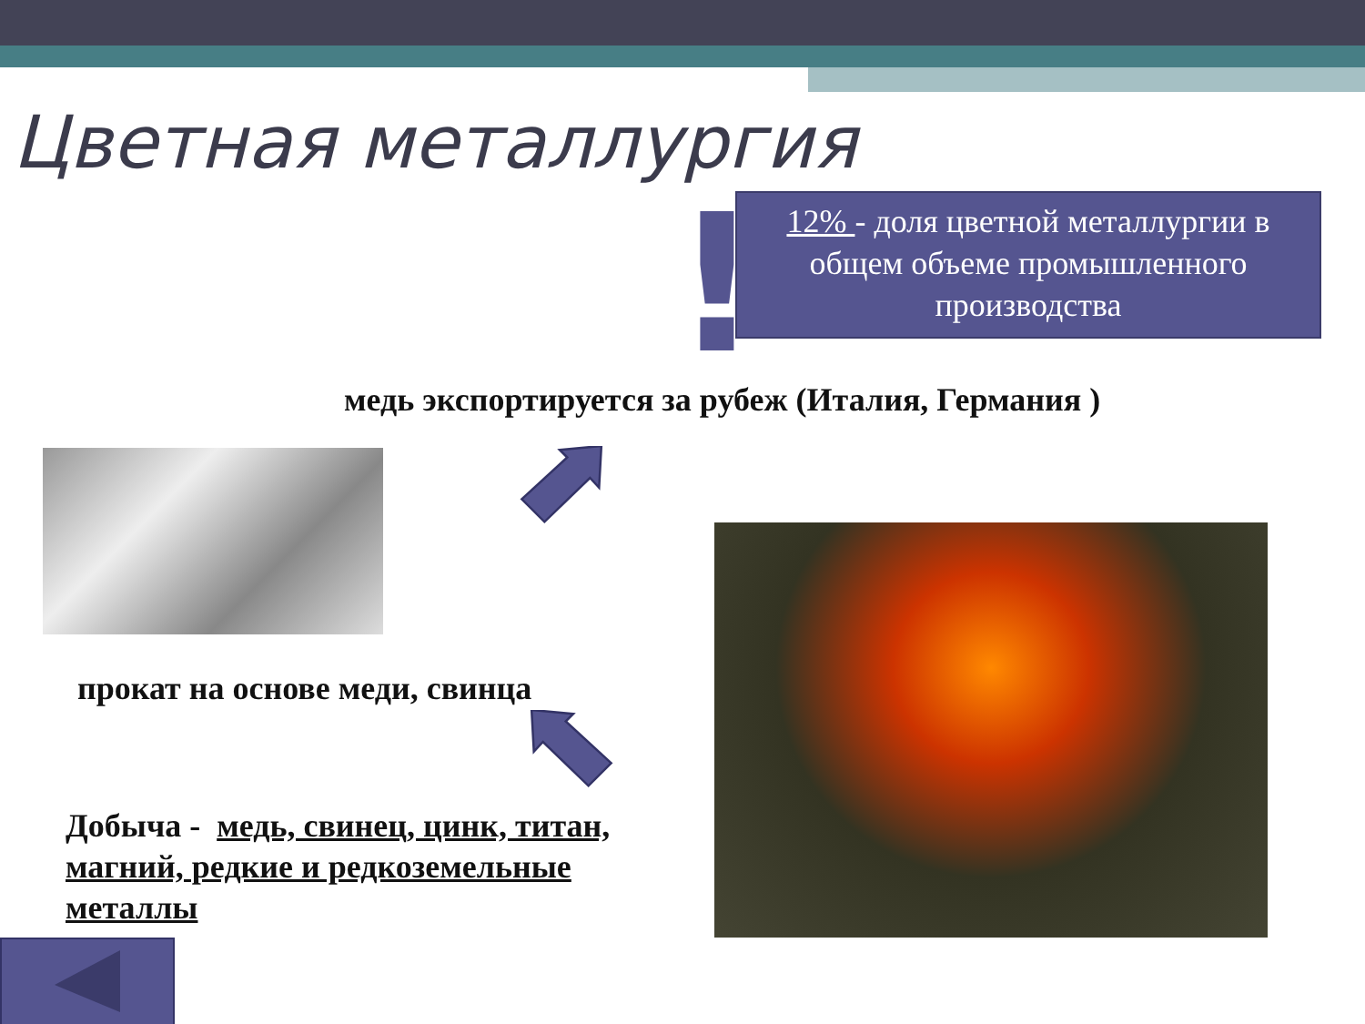Цветная металлургия
!
12% - доля цветной металлургии в общем объеме промышленного производства
медь экспортируется за рубеж (Италия, Германия )
прокат на основе меди, свинца
Добыча - медь, свинец, цинк, титан, магний, редкие и редкоземельные металлы